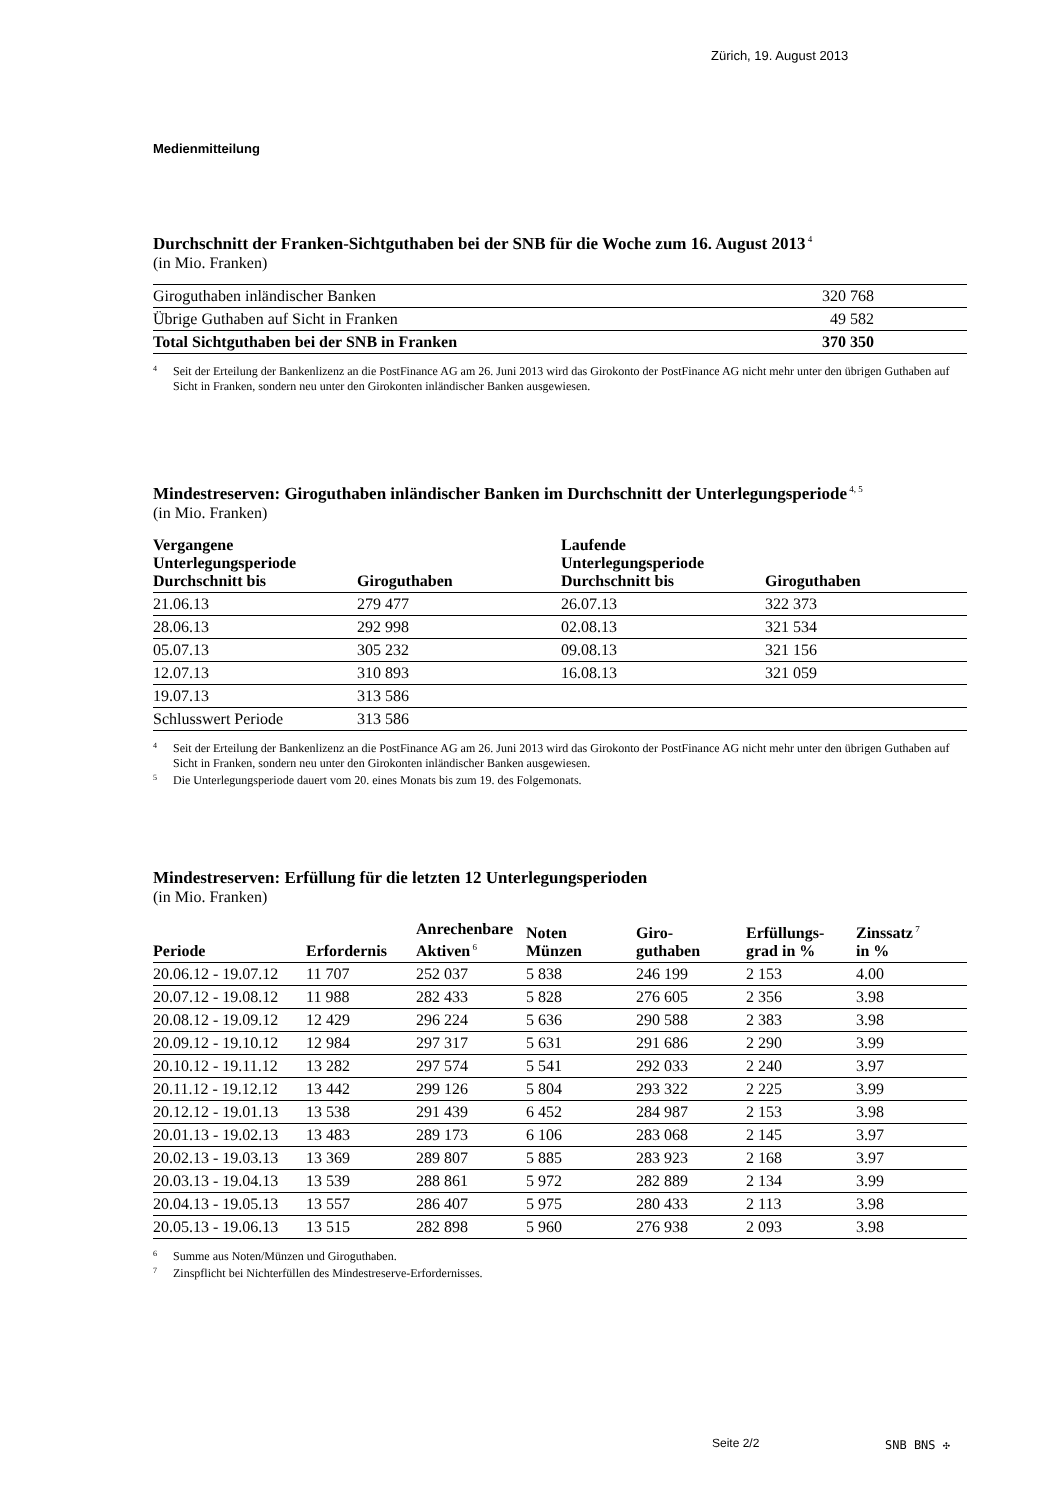Zürich, 19. August 2013
Medienmitteilung
Durchschnitt der Franken-Sichtguthaben bei der SNB für die Woche zum 16. August 2013<sup>4</sup>
(in Mio. Franken)
| Giroguthaben inländischer Banken | 320 768 |
| Übrige Guthaben auf Sicht in Franken | 49 582 |
| Total Sichtguthaben bei der SNB in Franken | 370 350 |
4
Seit der Erteilung der Bankenlizenz an die PostFinance AG am 26. Juni 2013 wird das Girokonto der PostFinance AG nicht mehr unter den übrigen Guthaben auf Sicht in Franken, sondern neu unter den Girokonten inländischer Banken ausgewiesen.
Mindestreserven: Giroguthaben inländischer Banken im Durchschnitt der Unterlegungsperiode<sup>4, 5</sup>
(in Mio. Franken)
| Vergangene Unterlegungsperiode Durchschnitt bis | Giroguthaben | Laufende Unterlegungsperiode Durchschnitt bis | Giroguthaben |
| --- | --- | --- | --- |
| 21.06.13 | 279 477 | 26.07.13 | 322 373 |
| 28.06.13 | 292 998 | 02.08.13 | 321 534 |
| 05.07.13 | 305 232 | 09.08.13 | 321 156 |
| 12.07.13 | 310 893 | 16.08.13 | 321 059 |
| 19.07.13 | 313 586 | | |
| Schlusswert Periode | 313 586 | | |
4
Seit der Erteilung der Bankenlizenz an die PostFinance AG am 26. Juni 2013 wird das Girokonto der PostFinance AG nicht mehr unter den übrigen Guthaben auf Sicht in Franken, sondern neu unter den Girokonten inländischer Banken ausgewiesen.
5
Die Unterlegungsperiode dauert vom 20. eines Monats bis zum 19. des Folgemonats.
Mindestreserven: Erfüllung für die letzten 12 Unterlegungsperioden
(in Mio. Franken)
| Periode | Erfordernis | Anrechenbare Aktiven<sup>6</sup> | Noten Münzen | Giro- guthaben | Erfüllungs- grad in % | Zinssatz<sup>7</sup> in % |
| --- | --- | --- | --- | --- | --- | --- |
| 20.06.12 - 19.07.12 | 11 707 | 252 037 | 5 838 | 246 199 | 2 153 | 4.00 |
| 20.07.12 - 19.08.12 | 11 988 | 282 433 | 5 828 | 276 605 | 2 356 | 3.98 |
| 20.08.12 - 19.09.12 | 12 429 | 296 224 | 5 636 | 290 588 | 2 383 | 3.98 |
| 20.09.12 - 19.10.12 | 12 984 | 297 317 | 5 631 | 291 686 | 2 290 | 3.99 |
| 20.10.12 - 19.11.12 | 13 282 | 297 574 | 5 541 | 292 033 | 2 240 | 3.97 |
| 20.11.12 - 19.12.12 | 13 442 | 299 126 | 5 804 | 293 322 | 2 225 | 3.99 |
| 20.12.12 - 19.01.13 | 13 538 | 291 439 | 6 452 | 284 987 | 2 153 | 3.98 |
| 20.01.13 - 19.02.13 | 13 483 | 289 173 | 6 106 | 283 068 | 2 145 | 3.97 |
| 20.02.13 - 19.03.13 | 13 369 | 289 807 | 5 885 | 283 923 | 2 168 | 3.97 |
| 20.03.13 - 19.04.13 | 13 539 | 288 861 | 5 972 | 282 889 | 2 134 | 3.99 |
| 20.04.13 - 19.05.13 | 13 557 | 286 407 | 5 975 | 280 433 | 2 113 | 3.98 |
| 20.05.13 - 19.06.13 | 13 515 | 282 898 | 5 960 | 276 938 | 2 093 | 3.98 |
6
Summe aus Noten/Münzen und Giroguthaben.
7
Zinspflicht bei Nichterfüllen des Mindestreserve-Erfordernisses.
Seite 2/2 SNB BNS ✣